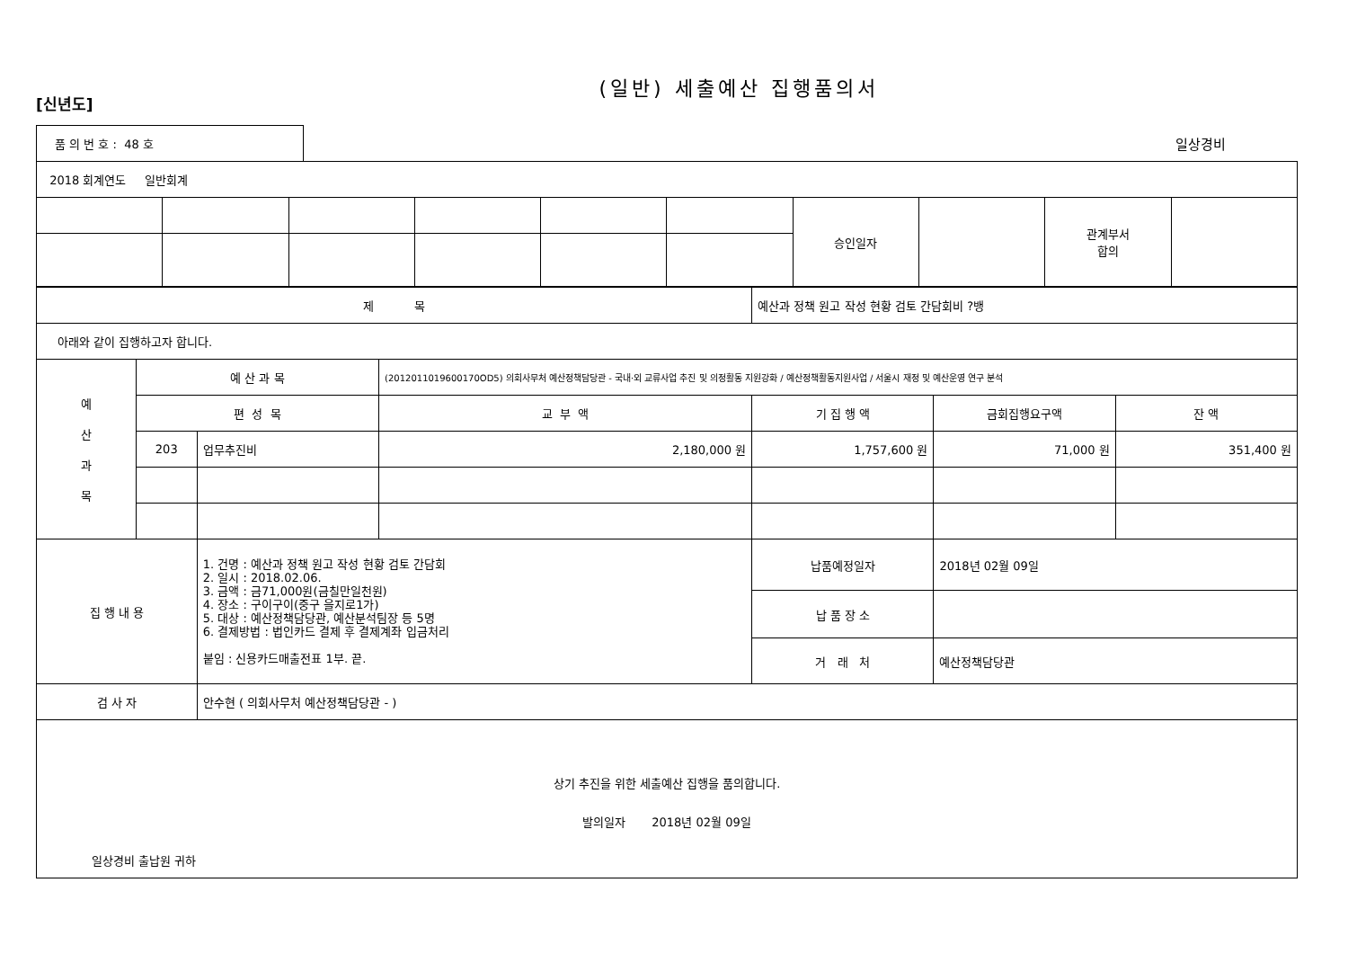(일반) 세출예산 집행품의서
[신년도]
| 품 의 번 호 : 48 호 | 일상경비 |
| 2018 회계연도 일반회계 | | | | | | | | | |
| | | | | | | 승인일자 | | 관계부서 합의 | |
| 제 목 | | | | 예산과 정책 원고 작성 현황 검토 간담회비 ?뱅 | | |
| 아래와 같이 집행하고자 합니다. | | | | | | |
| 예 산 과 목 | 예 산 과 목 | | (2012011019600170OD5) 의회사무처 예산정책담당관 - 국내·외 교류사업 추진 및 의정활동 지원강화 / 예산정책활동지원사업 / 서울시 재정 및 예산운영 연구 분석 | | | |
| | 편 성 목 | | 교 부 액 | 기 집 행 액 | 금회집행요구액 | 잔 액 |
| | 203 | 업무추진비 | 2,180,000 원 | 1,757,600 원 | 71,000 원 | 351,400 원 |
| 집 행 내 용 | | 1. 건명 : 예산과 정책 원고 작성 현황 검토 간담회 2. 일시 : 2018.02.06. 3. 금액 : 금71,000원(금칠만일천원) 4. 장소 : 구이구이(중구 을지로1가) 5. 대상 : 예산정책담당관, 예산분석팀장 등 5명 6. 결제방법 : 법인카드 결제 후 결제계좌 입금처리 붙임 : 신용카드매출전표 1부. 끝. | | 납품예정일자 | 2018년 02월 09일 | |
| | | | | 납 품 장 소 | | |
| | | | | 거 래 처 | 예산정책담당관 | |
| 검 사 자 | | 안수현 ( 의회사무처 예산정책담당관 - ) | | | | |
| 상기 추진을 위한 세출예산 집행을 품의합니다. 발의일자 2018년 02월 09일 일상경비 출납원 귀하 | | | | | | |